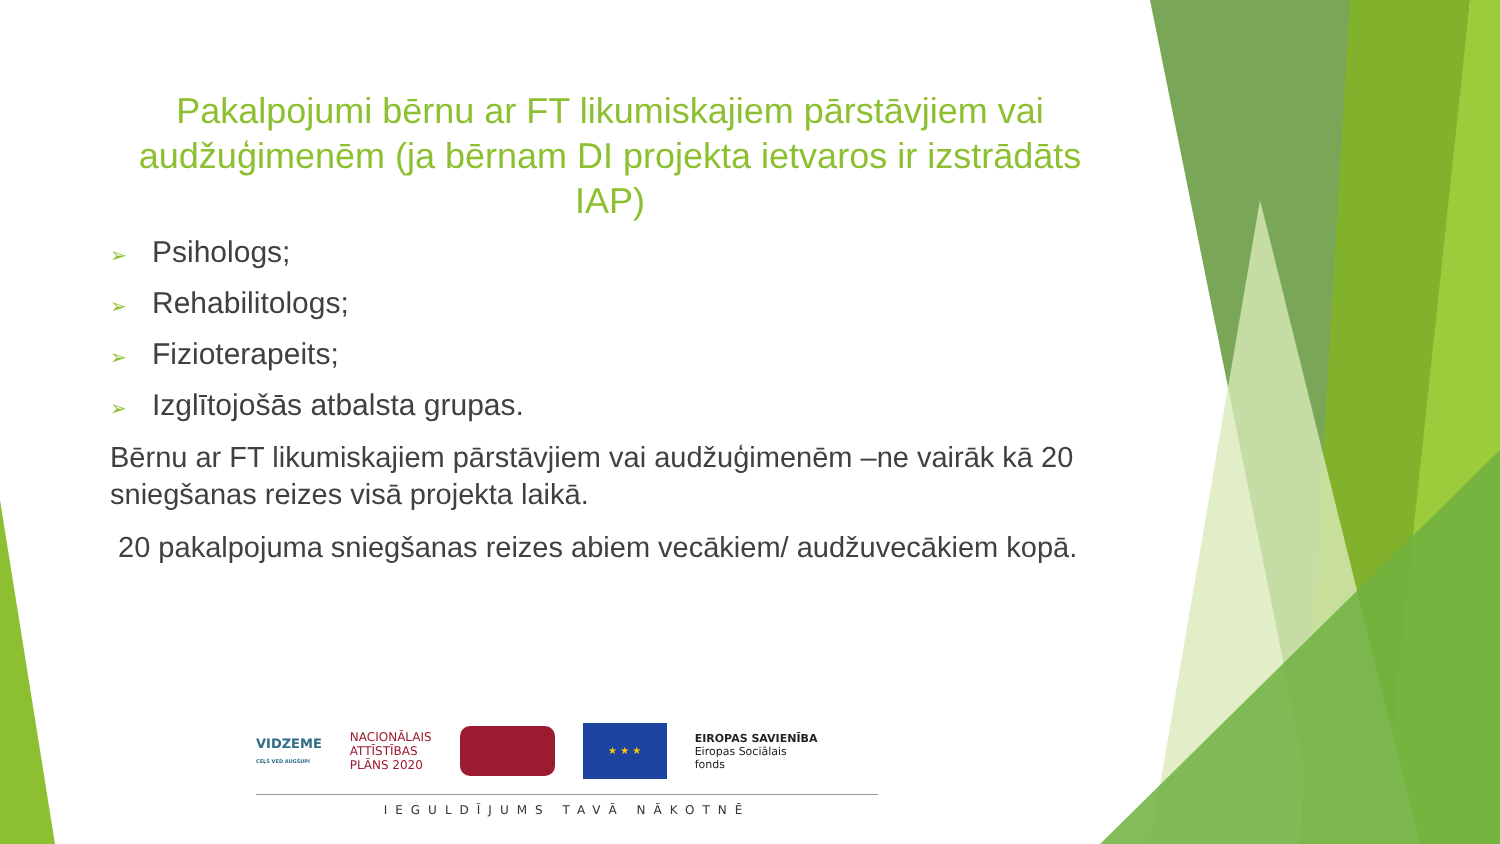Pakalpojumi bērnu ar FT likumiskajiem pārstāvjiem vai audžuģimenēm (ja bērnam DI projekta ietvaros ir izstrādāts IAP)
➢ Psihologs;
➢ Rehabilitologs;
➢ Fizioterapeits;
➢ Izglītojošās atbalsta grupas.
Bērnu ar FT likumiskajiem pārstāvjiem vai audžuģimenēm –ne vairāk kā 20 sniegšanas reizes visā projekta laikā.
20 pakalpojuma sniegšanas reizes abiem vecākiem/ audžuvecākiem kopā.
VIDZEME
CEĻŠ VED AUGŠUPI
NACIONĀLAIS
ATTĪSTĪBAS
PLĀNS 2020
★ ★ ★
EIROPAS SAVIENĪBA
Eiropas Sociālais
fonds
IEGULDĪJUMS TAVĀ NĀKOTNĒ